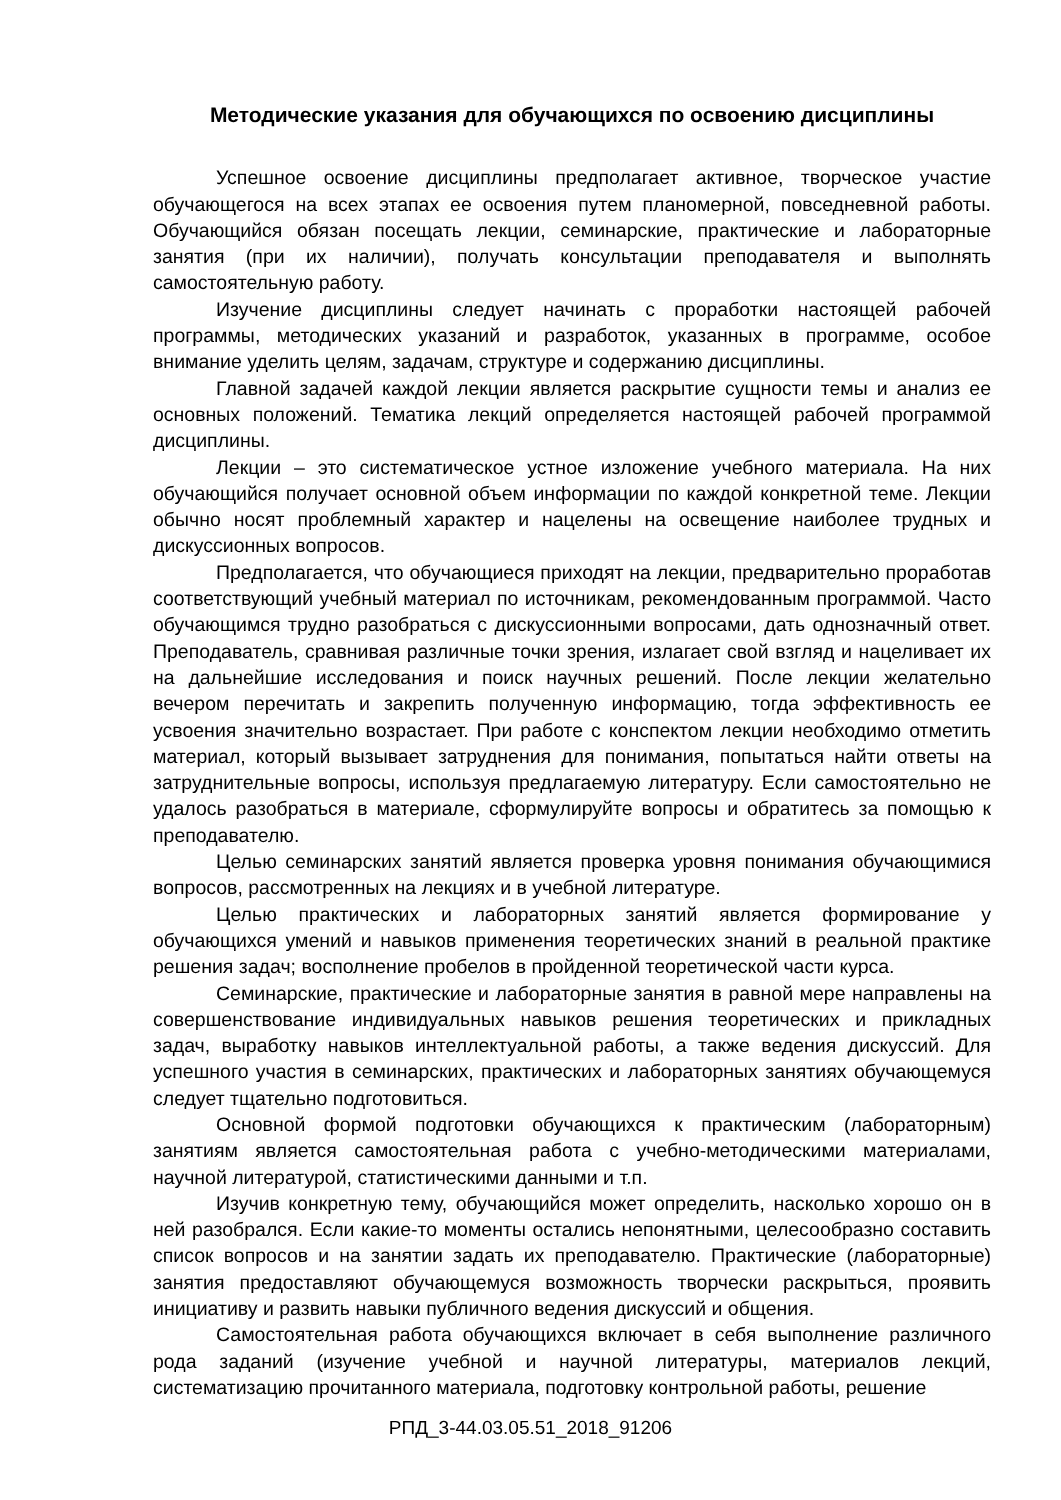Методические указания для обучающихся по освоению дисциплины
Успешное освоение дисциплины предполагает активное, творческое участие обучающегося на всех этапах ее освоения путем планомерной, повседневной работы. Обучающийся обязан посещать лекции, семинарские, практические и лабораторные занятия (при их наличии), получать консультации преподавателя и выполнять самостоятельную работу.
Изучение дисциплины следует начинать с проработки настоящей рабочей программы, методических указаний и разработок, указанных в программе, особое внимание уделить целям, задачам, структуре и содержанию дисциплины.
Главной задачей каждой лекции является раскрытие сущности темы и анализ ее основных положений. Тематика лекций определяется настоящей рабочей программой дисциплины.
Лекции – это систематическое устное изложение учебного материала. На них обучающийся получает основной объем информации по каждой конкретной теме. Лекции обычно носят проблемный характер и нацелены на освещение наиболее трудных и дискуссионных вопросов.
Предполагается, что обучающиеся приходят на лекции, предварительно проработав соответствующий учебный материал по источникам, рекомендованным программой. Часто обучающимся трудно разобраться с дискуссионными вопросами, дать однозначный ответ. Преподаватель, сравнивая различные точки зрения, излагает свой взгляд и нацеливает их на дальнейшие исследования и поиск научных решений. После лекции желательно вечером перечитать и закрепить полученную информацию, тогда эффективность ее усвоения значительно возрастает. При работе с конспектом лекции необходимо отметить материал, который вызывает затруднения для понимания, попытаться найти ответы на затруднительные вопросы, используя предлагаемую литературу. Если самостоятельно не удалось разобраться в материале, сформулируйте вопросы и обратитесь за помощью к преподавателю.
Целью семинарских занятий является проверка уровня понимания обучающимися вопросов, рассмотренных на лекциях и в учебной литературе.
Целью практических и лабораторных занятий является формирование у обучающихся умений и навыков применения теоретических знаний в реальной практике решения задач; восполнение пробелов в пройденной теоретической части курса.
Семинарские, практические и лабораторные занятия в равной мере направлены на совершенствование индивидуальных навыков решения теоретических и прикладных задач, выработку навыков интеллектуальной работы, а также ведения дискуссий. Для успешного участия в семинарских, практических и лабораторных занятиях обучающемуся следует тщательно подготовиться.
Основной формой подготовки обучающихся к практическим (лабораторным) занятиям является самостоятельная работа с учебно-методическими материалами, научной литературой, статистическими данными и т.п.
Изучив конкретную тему, обучающийся может определить, насколько хорошо он в ней разобрался. Если какие-то моменты остались непонятными, целесообразно составить список вопросов и на занятии задать их преподавателю. Практические (лабораторные) занятия предоставляют обучающемуся возможность творчески раскрыться, проявить инициативу и развить навыки публичного ведения дискуссий и общения.
Самостоятельная работа обучающихся включает в себя выполнение различного рода заданий (изучение учебной и научной литературы, материалов лекций, систематизацию прочитанного материала, подготовку контрольной работы, решение
РПД_3-44.03.05.51_2018_91206